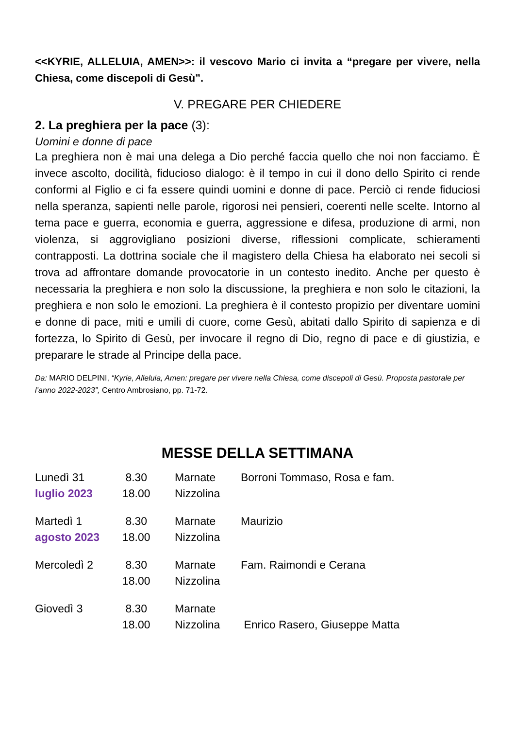<<KYRIE, ALLELUIA, AMEN>>: il vescovo Mario ci invita a “pregare per vivere, nella Chiesa, come discepoli di Gesù”.
V. PREGARE PER CHIEDERE
2. La preghiera per la pace (3):
Uomini e donne di pace
La preghiera non è mai una delega a Dio perché faccia quello che noi non facciamo. È invece ascolto, docilità, fiducioso dialogo: è il tempo in cui il dono dello Spirito ci rende conformi al Figlio e ci fa essere quindi uomini e donne di pace. Perciò ci rende fiduciosi nella speranza, sapienti nelle parole, rigorosi nei pensieri, coerenti nelle scelte. Intorno al tema pace e guerra, economia e guerra, aggressione e difesa, produzione di armi, non violenza, si aggrovigliano posizioni diverse, riflessioni complicate, schieramenti contrapposti. La dottrina sociale che il magistero della Chiesa ha elaborato nei secoli si trova ad affrontare domande provocatorie in un contesto inedito. Anche per questo è necessaria la preghiera e non solo la discussione, la preghiera e non solo le citazioni, la preghiera e non solo le emozioni. La preghiera è il contesto propizio per diventare uomini e donne di pace, miti e umili di cuore, come Gesù, abitati dallo Spirito di sapienza e di fortezza, lo Spirito di Gesù, per invocare il regno di Dio, regno di pace e di giustizia, e preparare le strade al Principe della pace.
Da: MARIO DELPINI, “Kyrie, Alleluia, Amen: pregare per vivere nella Chiesa, come discepoli di Gesù. Proposta pastorale per l’anno 2022-2023”, Centro Ambrosiano, pp. 71-72.
MESSE DELLA SETTIMANA
| Lunedì 31 | 8.30 | Marnate | Borroni Tommaso, Rosa e fam. |
| luglio 2023 | 18.00 | Nizzolina | |
| Martedì 1 | 8.30 | Marnate | Maurizio |
| agosto 2023 | 18.00 | Nizzolina | |
| Mercoledì 2 | 8.30 | Marnate | Fam. Raimondi e Cerana |
| | 18.00 | Nizzolina | |
| Giovedì 3 | 8.30 | Marnate | |
| | 18.00 | Nizzolina | Enrico Rasero, Giuseppe Matta |